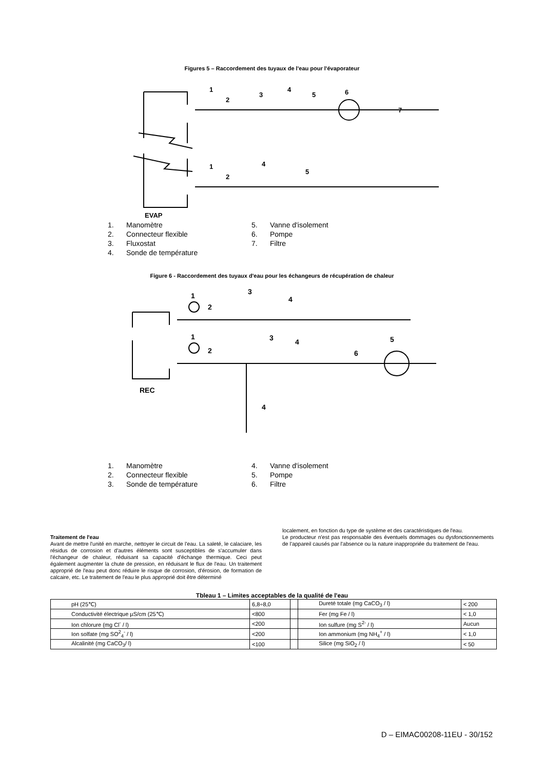Figures 5 – Raccordement des tuyaux de l'eau pour l'évaporateur
1
2
3
4
5
6
7
1
2
4
5
EVAP
1. Manomètre
2. Connecteur flexible
3. Fluxostat
4. Sonde de température
5. Vanne d'isolement
6. Pompe
7. Filtre
Figure 6 - Raccordement des tuyaux d'eau pour les échangeurs de récupération de chaleur
1
2
3
4
1
2
3
4
6
5
4
REC
1. Manomètre
2. Connecteur flexible
3. Sonde de température
4. Vanne d'isolement
5. Pompe
6. Filtre
Traitement de l'eau
Avant de mettre l'unité en marche, nettoyer le circuit de l'eau. La saleté, le calaciare, les résidus de corrosion et d'autres éléments sont susceptibles de s'accumuler dans l'échangeur de chaleur, réduisant sa capacité d'échange thermique. Ceci peut également augmenter la chute de pression, en réduisant le flux de l'eau. Un traitement approprié de l'eau peut donc réduire le risque de corrosion, d'érosion, de formation de calcaire, etc. Le traitement de l'eau le plus approprié doit être déterminé
localement, en fonction du type de système et des caractéristiques de l'eau.
Le producteur n'est pas responsable des éventuels dommages ou dysfonctionnements de l'appareil causés par l'absence ou la nature inappropriée du traitement de l'eau.
Tbleau 1 – Limites acceptables de la qualité de l'eau
| pH (25℃) | 6,8÷8,0 | | Dureté totale (mg CaCO<sub>3</sub> / l) | < 200 |
| Conductivité électrique µS/cm (25℃) | <800 | | Fer (mg Fe / l) | < 1,0 |
| Ion chlorure (mg Cl<sup>-</sup> / l) | <200 | | Ion sulfure (mg S<sup>2-</sup> / l) | Aucun |
| Ion solfate (mg SO<sup>2</sup><sub>4</sub><sup>-</sup> / l) | <200 | | Ion ammonium (mg NH<sub>4</sub><sup>+</sup> / l) | < 1,0 |
| Alcalinité (mg CaCO<sub>3</sub>/ l) | <100 | | Silice (mg SiO<sub>2</sub> / l) | < 50 |
D – EIMAC00208-11EU - 30/152